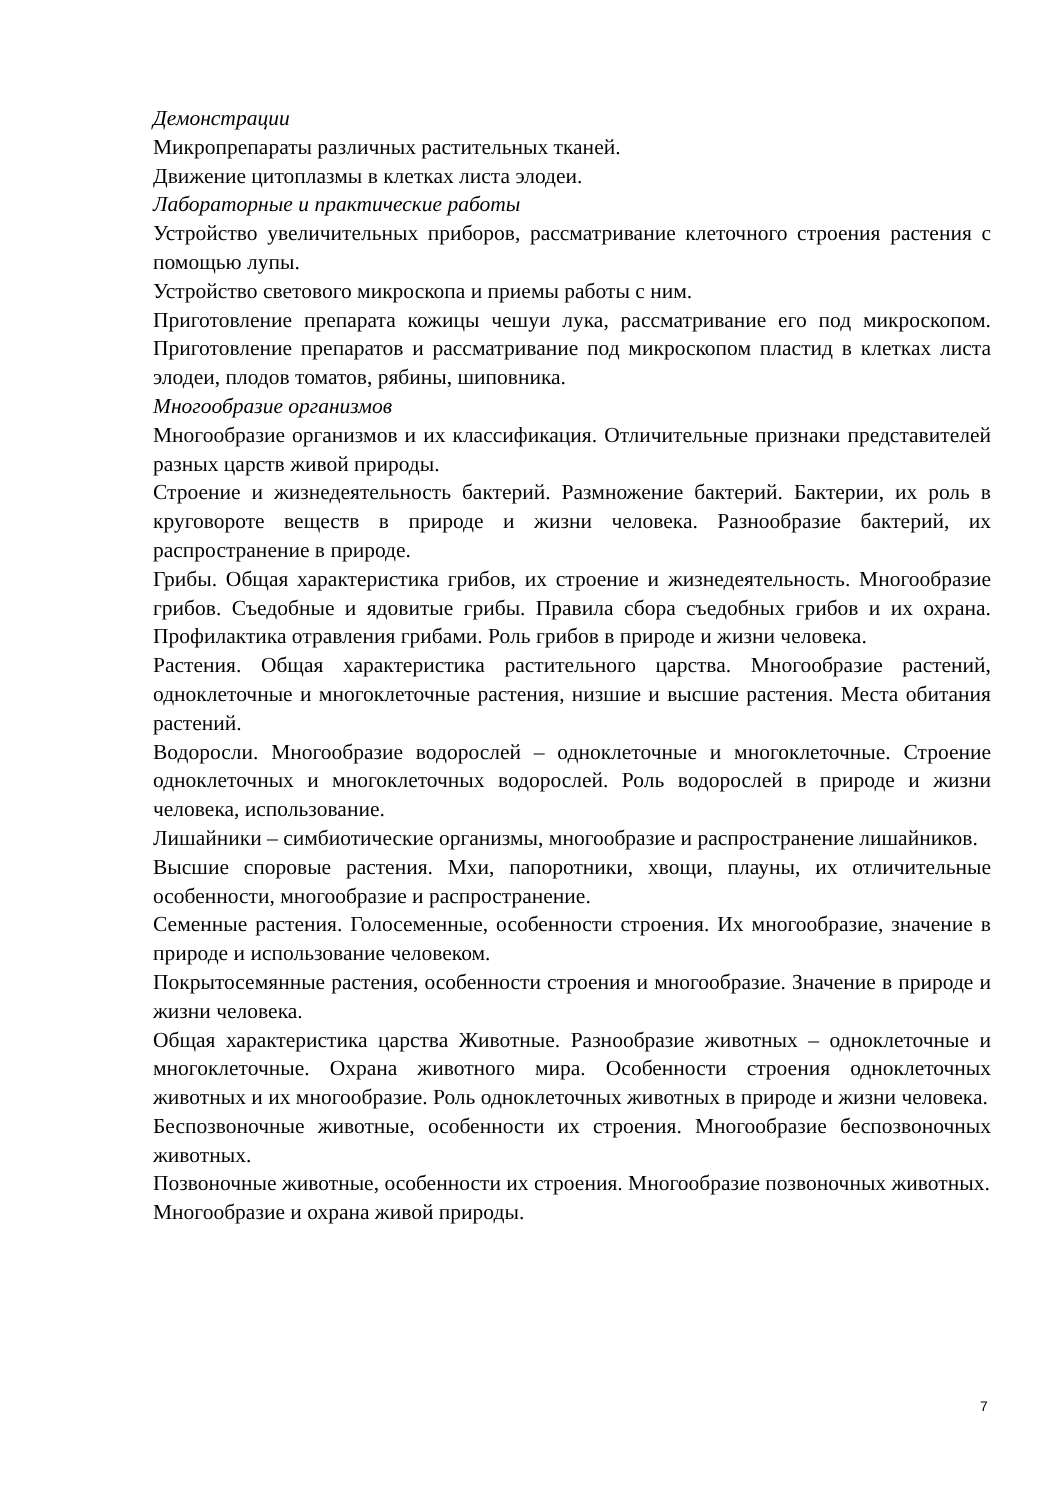Демонстрации
Микропрепараты различных растительных тканей.
Движение цитоплазмы в клетках листа элодеи.
Лабораторные и практические работы
Устройство увеличительных приборов, рассматривание клеточного строения растения с помощью лупы.
Устройство светового микроскопа и приемы работы с ним.
Приготовление препарата кожицы чешуи лука, рассматривание его под микроскопом. Приготовление препаратов и рассматривание под микроскопом пластид в клетках листа элодеи, плодов томатов, рябины, шиповника.
Многообразие организмов
Многообразие организмов и их классификация. Отличительные признаки представителей разных царств живой природы.
Строение и жизнедеятельность бактерий. Размножение бактерий. Бактерии, их роль в круговороте веществ в природе и жизни человека. Разнообразие бактерий, их распространение в природе.
Грибы. Общая характеристика грибов, их строение и жизнедеятельность. Многообразие грибов. Съедобные и ядовитые грибы. Правила сбора съедобных грибов и их охрана. Профилактика отравления грибами. Роль грибов в природе и жизни человека.
Растения. Общая характеристика растительного царства. Многообразие растений, одноклеточные и многоклеточные растения, низшие и высшие растения. Места обитания растений.
Водоросли. Многообразие водорослей – одноклеточные и многоклеточные. Строение одноклеточных и многоклеточных водорослей. Роль водорослей в природе и жизни человека, использование.
Лишайники – симбиотические организмы, многообразие и распространение лишайников.
Высшие споровые растения. Мхи, папоротники, хвощи, плауны, их отличительные особенности, многообразие и распространение.
Семенные растения. Голосеменные, особенности строения. Их многообразие, значение в природе и использование человеком.
Покрытосемянные растения, особенности строения и многообразие. Значение в природе и жизни человека.
Общая характеристика царства Животные. Разнообразие животных – одноклеточные и многоклеточные. Охрана животного мира. Особенности строения одноклеточных животных и их многообразие. Роль одноклеточных животных в природе и жизни человека.
Беспозвоночные животные, особенности их строения. Многообразие беспозвоночных животных.
Позвоночные животные, особенности их строения. Многообразие позвоночных животных.
Многообразие и охрана живой природы.
7